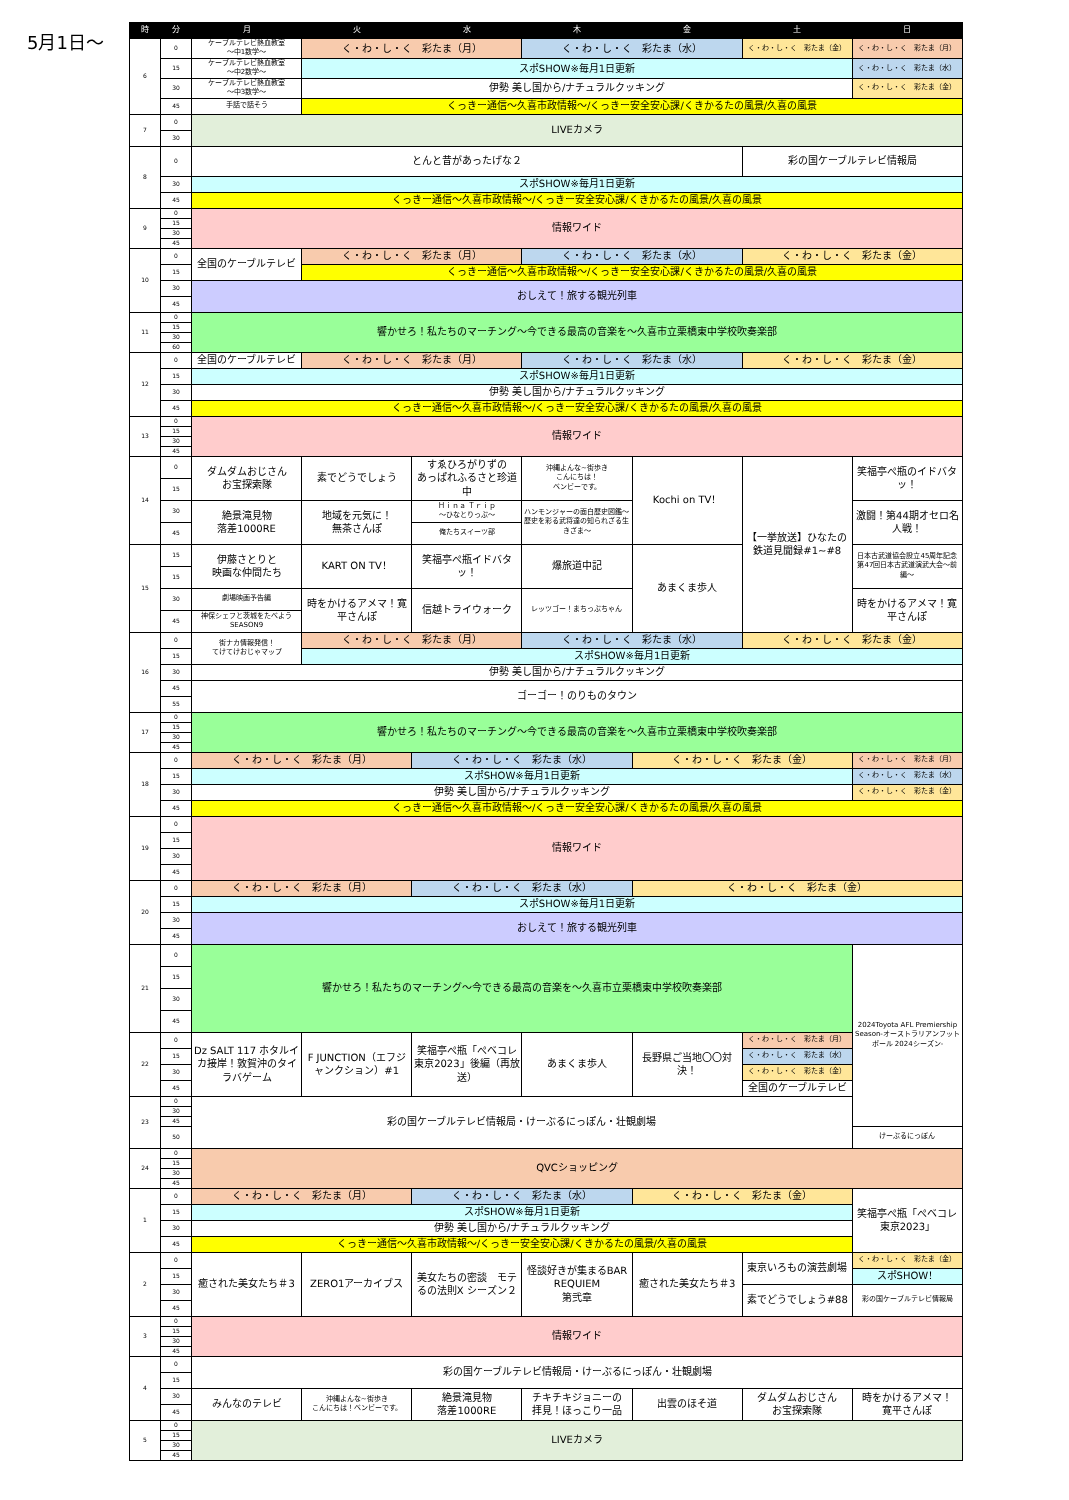5月1日〜
| 時 | 分 | 月 | 火 | 水 | 木 | 金 | 土 | 日 |
| --- | --- | --- | --- | --- | --- | --- | --- | --- |
| 6 | 0 | ケーブルテレビ熱血教室 〜中1数学〜 | く・わ・し・く 彩たま（月） | | く・わ・し・く 彩たま（水） | | く・わ・し・く 彩たま（金） | く・わ・し・く 彩たま（月） |
| | 15 | ケーブルテレビ熱血教室 〜中2数学〜 | スポSHOW※毎月1日更新 | | | | | く・わ・し・く 彩たま（水） |
| | 30 | ケーブルテレビ熱血教室 〜中3数学〜 | 伊勢 美し国から/ナチュラルクッキング | | | | | く・わ・し・く 彩たま（金） |
| | 45 | 手話で話そう | くっきー通信〜久喜市政情報〜/くっきー安全安心課/くきかるたの風景/久喜の風景 | | | | | |
| 7 | 0 | LIVEカメラ | | | | | | |
| | 30 | | | | | | | |
| 8 | 0 | とんと昔があったげな２ | | | | | 彩の国ケーブルテレビ情報局 | |
| | 30 | スポSHOW※毎月1日更新 | | | | | | |
| | 45 | くっきー通信〜久喜市政情報〜/くっきー安全安心課/くきかるたの風景/久喜の風景 | | | | | | |
| 9 | 0 | 情報ワイド | | | | | | |
| | 15 | | | | | | | |
| | 30 | | | | | | | |
| | 45 | | | | | | | |
| 10 | 0 | 全国のケーブルテレビ | く・わ・し・く 彩たま（月） | | く・わ・し・く 彩たま（水） | | く・わ・し・く 彩たま（金） | |
| | 15 | | くっきー通信〜久喜市政情報〜/くっきー安全安心課/くきかるたの風景/久喜の風景 | | | | | |
| | 30 | おしえて！旅する観光列車 | | | | | | |
| | 45 | | | | | | | |
| 11 | 0 | 響かせろ！私たちのマーチング〜今できる最高の音楽を〜久喜市立栗橋東中学校吹奏楽部 | | | | | | |
| | 15 | | | | | | | |
| | 30 | | | | | | | |
| | 60 | | | | | | | |
| 12 | 0 | 全国のケーブルテレビ | く・わ・し・く 彩たま（月） | | く・わ・し・く 彩たま（水） | | く・わ・し・く 彩たま（金） | |
| | 15 | スポSHOW※毎月1日更新 | | | | | | |
| | 30 | 伊勢 美し国から/ナチュラルクッキング | | | | | | |
| | 45 | くっきー通信〜久喜市政情報〜/くっきー安全安心課/くきかるたの風景/久喜の風景 | | | | | | |
| 13 | 0 | 情報ワイド | | | | | | |
| | 15 | | | | | | | |
| | 30 | | | | | | | |
| | 45 | | | | | | | |
| 14 | 0 | ダムダムおじさん お宝探索隊 | 素でどうでしょう | すゑひろがりずの あっぱれふるさと珍道中 | 沖縄よんな~街歩き こんにちは！ ベンビーです。 | Kochi on TV！ | 【一挙放送】ひなたの 鉄道見聞録#1~#8 | 笑福亭ぺ瓶のイドバタッ！ |
| | 15 | | | | | | | |
| | 30 | 絶景滝見物 落差1000RE | 地域を元気に！ 無茶さんぽ | Ｈｉｎａ Ｔｒｉｐ 〜ひなとりっぷ〜 | ハンモンジャーの面白歴史図鑑〜歴史を彩る武将達の知られざる生きざま〜 | | | 激闘！第44期オセロ名人戦！ |
| | 45 | | | 俺たちスイーツ部 | | | | |
| 15 | 15 | 伊藤さとりと 映画な仲間たち | KART ON TV！ | 笑福亭ぺ瓶イドバタッ！ | 爆旅道中記 | あまくま歩人 | | 日本古武道協会設立45周年記念 第47回日本古武道演武大会〜前編〜 |
| | 15 | | | | | | | |
| | 30 | 劇場映画予告編 | 時をかけるアメマ！寛平さんぽ | 信越トライウォーク | レッツゴー！まちっぷちゃん | | | 時をかけるアメマ！寛平さんぽ |
| | 45 | 神保シェフと茨城をたべよう SEASON9 | | | | | | |
| 16 | 0 | 街ナカ情報発信！ てけてけおじゃマップ | く・わ・し・く 彩たま（月） | | く・わ・し・く 彩たま（水） | | く・わ・し・く 彩たま（金） | |
| | 15 | | スポSHOW※毎月1日更新 | | | | | |
| | 30 | 伊勢 美し国から/ナチュラルクッキング | | | | | | |
| | 45 | ゴーゴー！のりものタウン | | | | | | |
| | 55 | | | | | | | |
| 17 | 0 | 響かせろ！私たちのマーチング〜今できる最高の音楽を〜久喜市立栗橋東中学校吹奏楽部 | | | | | | |
| | 15 | | | | | | | |
| | 30 | | | | | | | |
| | 45 | | | | | | | |
| 18 | 0 | く・わ・し・く 彩たま（月） | | く・わ・し・く 彩たま（水） | | く・わ・し・く 彩たま（金） | | く・わ・し・く 彩たま（月） |
| | 15 | スポSHOW※毎月1日更新 | | | | | | く・わ・し・く 彩たま（水） |
| | 30 | 伊勢 美し国から/ナチュラルクッキング | | | | | | く・わ・し・く 彩たま（金） |
| | 45 | くっきー通信〜久喜市政情報〜/くっきー安全安心課/くきかるたの風景/久喜の風景 | | | | | | |
| 19 | 0 | 情報ワイド | | | | | | |
| | 15 | | | | | | | |
| | 30 | | | | | | | |
| | 45 | | | | | | | |
| 20 | 0 | く・わ・し・く 彩たま（月） | | く・わ・し・く 彩たま（水） | | く・わ・し・く 彩たま（金） | | |
| | 15 | スポSHOW※毎月1日更新 | | | | | | |
| | 30 | おしえて！旅する観光列車 | | | | | | |
| | 45 | | | | | | | |
| 21 | 0 | 響かせろ！私たちのマーチング〜今できる最高の音楽を〜久喜市立栗橋東中学校吹奏楽部 | | | | | | 2024Toyota AFL Premiership Season-オーストラリアンフットボール 2024シーズン- |
| | 15 | | | | | | | |
| | 30 | | | | | | | |
| | 45 | | | | | | | |
| 22 | 0 | Dz SALT 117 ホタルイカ接岸！敦賀沖のタイラバゲーム | F JUNCTION（エフジャンクション）#1 | 笑福亭ぺ瓶「ぺベコレ東京2023」後編（再放送） | あまくま歩人 | 長野県ご当地〇〇対決！ | く・わ・し・く 彩たま（月） | |
| | 15 | | | | | | く・わ・し・く 彩たま（水） | |
| | 30 | | | | | | く・わ・し・く 彩たま（金） | |
| | 45 | | | | | | 全国のケーブルテレビ | |
| 23 | 0 | 彩の国ケーブルテレビ情報局・けーぶるにっぽん・壮観劇場 | | | | | | |
| | 30 | | | | | | | |
| | 45 | | | | | | | |
| | 50 | | | | | | | けーぶるにっぽん |
| 24 | 0 | QVCショッピング | | | | | | |
| | 15 | | | | | | | |
| | 30 | | | | | | | |
| | 45 | | | | | | | |
| 1 | 0 | く・わ・し・く 彩たま（月） | | く・わ・し・く 彩たま（水） | | く・わ・し・く 彩たま（金） | | 笑福亭ぺ瓶「ぺベコレ東京2023」 |
| | 15 | スポSHOW※毎月1日更新 | | | | | | |
| | 30 | 伊勢 美し国から/ナチュラルクッキング | | | | | | |
| | 45 | くっきー通信〜久喜市政情報〜/くっきー安全安心課/くきかるたの風景/久喜の風景 | | | | | | |
| 2 | 0 | 癒された美女たち＃3 | ZERO1アーカイブス | 美女たちの密談 モテるの法則X シーズン２ | 怪談好きが集まるBAR REQUIEM 第弐章 | 癒された美女たち＃3 | 東京いろもの演芸劇場 | く・わ・し・く 彩たま（金） |
| | 15 | | | | | | | スポSHOW！ |
| | 30 | | | | | | 素でどうでしょう#88 | 彩の国ケーブルテレビ情報局 |
| | 45 | | | | | | | |
| 3 | 0 | 情報ワイド | | | | | | |
| | 15 | | | | | | | |
| | 30 | | | | | | | |
| | 45 | | | | | | | |
| 4 | 0 | 彩の国ケーブルテレビ情報局・けーぶるにっぽん・壮観劇場 | | | | | | |
| | 15 | | | | | | | |
| | 30 | みんなのテレビ | 沖縄よんな~街歩き こんにちは！ベンビーです。 | 絶景滝見物 落差1000RE | チキチキジョニーの 拝見！ほっこり一品 | 出雲のほそ道 | ダムダムおじさん お宝探索隊 | 時をかけるアメマ！ 寛平さんぽ |
| | 45 | | | | | | | |
| 5 | 0 | LIVEカメラ | | | | | | |
| | 15 | | | | | | | |
| | 30 | | | | | | | |
| | 45 | | | | | | | |